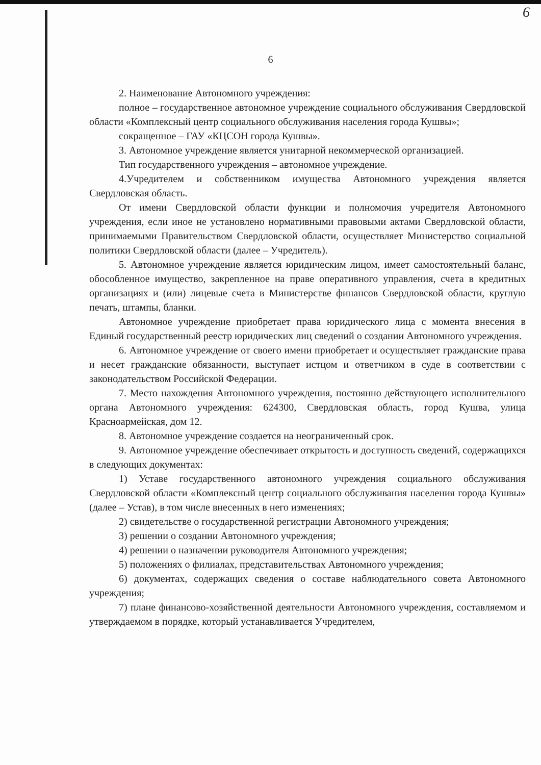6
6
2. Наименование Автономного учреждения:
полное – государственное автономное учреждение социального обслуживания Свердловской области «Комплексный центр социального обслуживания населения города Кушвы»;
сокращенное – ГАУ «КЦСОН города Кушвы».
3. Автономное учреждение является унитарной некоммерческой организацией.
Тип государственного учреждения – автономное учреждение.
4.Учредителем и собственником имущества Автономного учреждения является Свердловская область.
От имени Свердловской области функции и полномочия учредителя Автономного учреждения, если иное не установлено нормативными правовыми актами Свердловской области, принимаемыми Правительством Свердловской области, осуществляет Министерство социальной политики Свердловской области (далее – Учредитель).
5. Автономное учреждение является юридическим лицом, имеет самостоятельный баланс, обособленное имущество, закрепленное на праве оперативного управления, счета в кредитных организациях и (или) лицевые счета в Министерстве финансов Свердловской области, круглую печать, штампы, бланки.
Автономное учреждение приобретает права юридического лица с момента внесения в Единый государственный реестр юридических лиц сведений о создании Автономного учреждения.
6. Автономное учреждение от своего имени приобретает и осуществляет гражданские права и несет гражданские обязанности, выступает истцом и ответчиком в суде в соответствии с законодательством Российской Федерации.
7. Место нахождения Автономного учреждения, постоянно действующего исполнительного органа Автономного учреждения: 624300, Свердловская область, город Кушва, улица Красноармейская, дом 12.
8. Автономное учреждение создается на неограниченный срок.
9. Автономное учреждение обеспечивает открытость и доступность сведений, содержащихся в следующих документах:
1) Уставе государственного автономного учреждения социального обслуживания Свердловской области «Комплексный центр социального обслуживания населения города Кушвы» (далее – Устав), в том числе внесенных в него изменениях;
2) свидетельстве о государственной регистрации Автономного учреждения;
3) решении о создании Автономного учреждения;
4) решении о назначении руководителя Автономного учреждения;
5) положениях о филиалах, представительствах Автономного учреждения;
6) документах, содержащих сведения о составе наблюдательного совета Автономного учреждения;
7) плане финансово-хозяйственной деятельности Автономного учреждения, составляемом и утверждаемом в порядке, который устанавливается Учредителем,